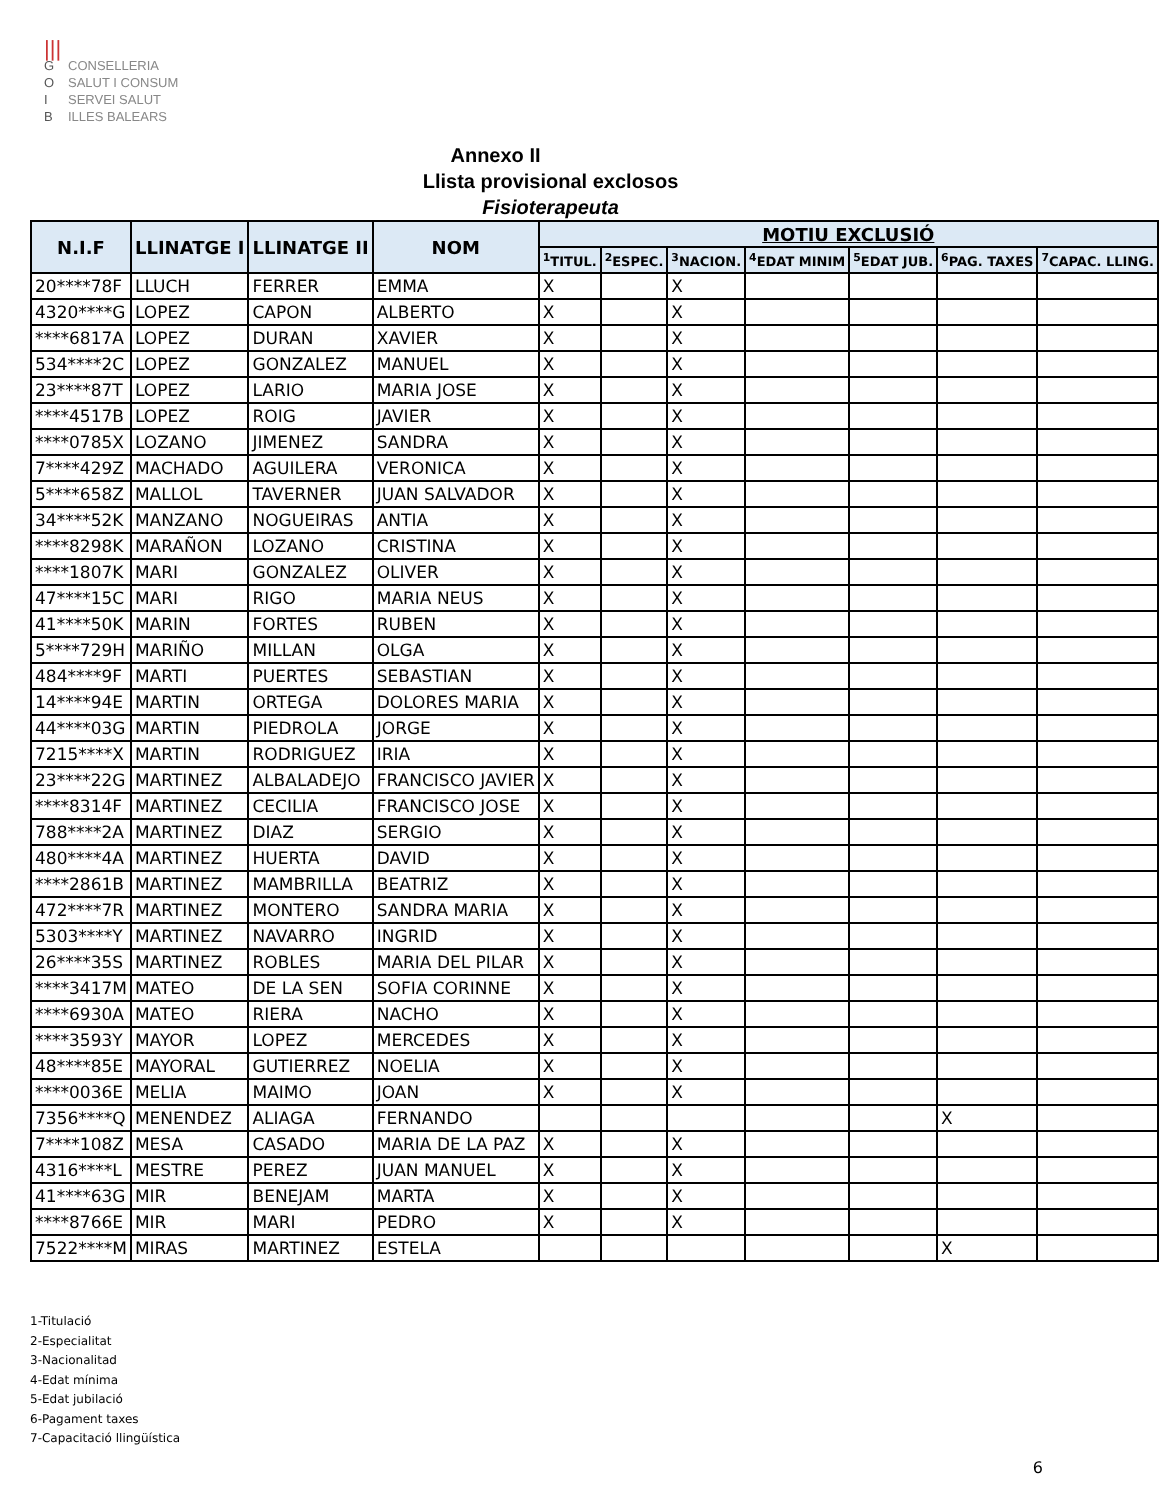|||
G CONSELLERIA
O SALUT I CONSUM
I SERVEI SALUT
B ILLES BALEARS
Annexo II
Llista provisional exclosos
Fisioterapeuta
| N.I.F | LLINATGE I | LLINATGE II | NOM | MOTIU EXCLUSIÓ | | | | | | |
| --- | --- | --- | --- | --- | --- | --- | --- | --- | --- | --- |
| | | | | <sup>1</sup> TITUL. | <sup>2</sup> ESPEC. | <sup>3</sup> NACION. | <sup>4</sup> EDAT MINIM | <sup>5</sup> EDAT JUB. | <sup>6</sup> PAG. TAXES | <sup>7</sup>CAPAC. LLING. |
| 20****78F | LLUCH | FERRER | EMMA | X | | X | | | | |
| 4320****G | LOPEZ | CAPON | ALBERTO | X | | X | | | | |
| ****6817A | LOPEZ | DURAN | XAVIER | X | | X | | | | |
| 534****2C | LOPEZ | GONZALEZ | MANUEL | X | | X | | | | |
| 23****87T | LOPEZ | LARIO | MARIA JOSE | X | | X | | | | |
| ****4517B | LOPEZ | ROIG | JAVIER | X | | X | | | | |
| ****0785X | LOZANO | JIMENEZ | SANDRA | X | | X | | | | |
| 7****429Z | MACHADO | AGUILERA | VERONICA | X | | X | | | | |
| 5****658Z | MALLOL | TAVERNER | JUAN SALVADOR | X | | X | | | | |
| 34****52K | MANZANO | NOGUEIRAS | ANTIA | X | | X | | | | |
| ****8298K | MARAÑON | LOZANO | CRISTINA | X | | X | | | | |
| ****1807K | MARI | GONZALEZ | OLIVER | X | | X | | | | |
| 47****15C | MARI | RIGO | MARIA NEUS | X | | X | | | | |
| 41****50K | MARIN | FORTES | RUBEN | X | | X | | | | |
| 5****729H | MARIÑO | MILLAN | OLGA | X | | X | | | | |
| 484****9F | MARTI | PUERTES | SEBASTIAN | X | | X | | | | |
| 14****94E | MARTIN | ORTEGA | DOLORES MARIA | X | | X | | | | |
| 44****03G | MARTIN | PIEDROLA | JORGE | X | | X | | | | |
| 7215****X | MARTIN | RODRIGUEZ | IRIA | X | | X | | | | |
| 23****22G | MARTINEZ | ALBALADEJO | FRANCISCO JAVIER | X | | X | | | | |
| ****8314F | MARTINEZ | CECILIA | FRANCISCO JOSE | X | | X | | | | |
| 788****2A | MARTINEZ | DIAZ | SERGIO | X | | X | | | | |
| 480****4A | MARTINEZ | HUERTA | DAVID | X | | X | | | | |
| ****2861B | MARTINEZ | MAMBRILLA | BEATRIZ | X | | X | | | | |
| 472****7R | MARTINEZ | MONTERO | SANDRA MARIA | X | | X | | | | |
| 5303****Y | MARTINEZ | NAVARRO | INGRID | X | | X | | | | |
| 26****35S | MARTINEZ | ROBLES | MARIA DEL PILAR | X | | X | | | | |
| ****3417M | MATEO | DE LA SEN | SOFIA CORINNE | X | | X | | | | |
| ****6930A | MATEO | RIERA | NACHO | X | | X | | | | |
| ****3593Y | MAYOR | LOPEZ | MERCEDES | X | | X | | | | |
| 48****85E | MAYORAL | GUTIERREZ | NOELIA | X | | X | | | | |
| ****0036E | MELIA | MAIMO | JOAN | X | | X | | | | |
| 7356****Q | MENENDEZ | ALIAGA | FERNANDO | | | | | | X | |
| 7****108Z | MESA | CASADO | MARIA DE LA PAZ | X | | X | | | | |
| 4316****L | MESTRE | PEREZ | JUAN MANUEL | X | | X | | | | |
| 41****63G | MIR | BENEJAM | MARTA | X | | X | | | | |
| ****8766E | MIR | MARI | PEDRO | X | | X | | | | |
| 7522****M | MIRAS | MARTINEZ | ESTELA | | | | | | X | |
1-Titulació
2-Especialitat
3-Nacionalitad
4-Edat mínima
5-Edat jubilació
6-Pagament taxes
7-Capacitació llingüística
6